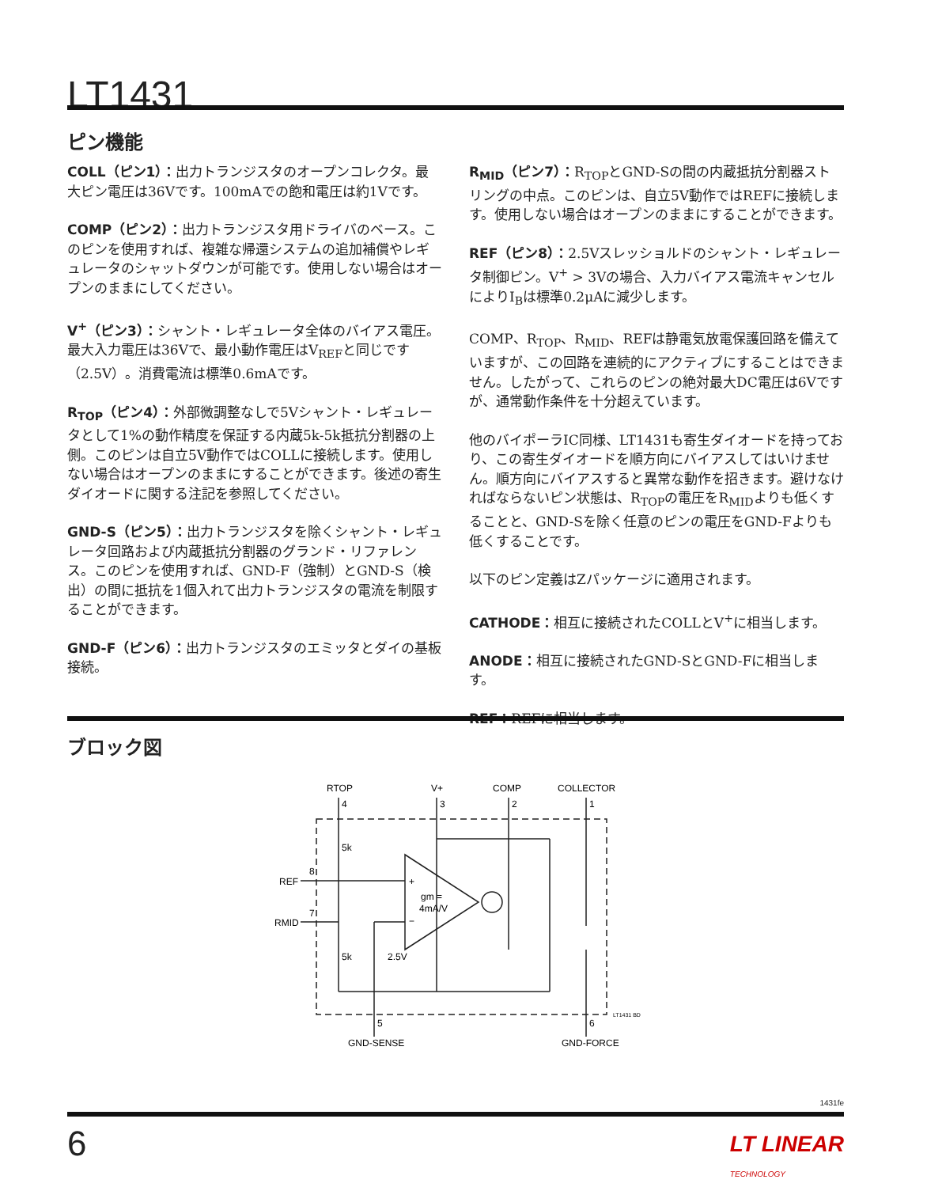LT1431
ピン機能
COLL（ピン1）：出力トランジスタのオープンコレクタ。最大ピン電圧は36Vです。100mAでの飽和電圧は約1Vです。
COMP（ピン2）：出力トランジスタ用ドライバのベース。このピンを使用すれば、複雑な帰還システムの追加補償やレギュレータのシャットダウンが可能です。使用しない場合はオープンのままにしてください。
V<sup>+</sup>（ピン3）：シャント・レギュレータ全体のバイアス電圧。最大入力電圧は36Vで、最小動作電圧はV<sub>REF</sub>と同じです（2.5V）。消費電流は標準0.6mAです。
R<sub>TOP</sub>（ピン4）：外部微調整なしで5Vシャント・レギュレータとして1%の動作精度を保証する内蔵5k-5k抵抗分割器の上側。このピンは自立5V動作ではCOLLに接続します。使用しない場合はオープンのままにすることができます。後述の寄生ダイオードに関する注記を参照してください。
GND-S（ピン5）：出力トランジスタを除くシャント・レギュレータ回路および内蔵抵抗分割器のグランド・リファレンス。このピンを使用すれば、GND-F（強制）とGND-S（検出）の間に抵抗を1個入れて出力トランジスタの電流を制限することができます。
GND-F（ピン6）：出力トランジスタのエミッタとダイの基板接続。
R<sub>MID</sub>（ピン7）：R<sub>TOP</sub>とGND-Sの間の内蔵抵抗分割器ストリングの中点。このピンは、自立5V動作ではREFに接続します。使用しない場合はオープンのままにすることができます。
REF（ピン8）：2.5Vスレッショルドのシャント・レギュレータ制御ピン。V<sup>+</sup> > 3Vの場合、入力バイアス電流キャンセルによりI<sub>B</sub>は標準0.2μAに減少します。
COMP、R<sub>TOP</sub>、R<sub>MID</sub>、REFは静電気放電保護回路を備えていますが、この回路を連続的にアクティブにすることはできません。したがって、これらのピンの絶対最大DC電圧は6Vですが、通常動作条件を十分超えています。
他のバイポーラIC同様、LT1431も寄生ダイオードを持っており、この寄生ダイオードを順方向にバイアスしてはいけません。順方向にバイアスすると異常な動作を招きます。避けなければならないピン状態は、R<sub>TOP</sub>の電圧をR<sub>MID</sub>よりも低くすることと、GND-Sを除く任意のピンの電圧をGND-Fよりも低くすることです。
以下のピン定義はZパッケージに適用されます。
CATHODE：相互に接続されたCOLLとV<sup>+</sup>に相当します。
ANODE：相互に接続されたGND-SとGND-Fに相当します。
REF：REFに相当します。
ブロック図
RTOP
V+
COMP
COLLECTOR
4
3
2
1
5k
5k
REF
8
RMID
7
+
−
gm =
4mA/V
2.5V
5
6
GND-SENSE
GND-FORCE
LT1431 BD
1431fe
6
LT LINEAR
TECHNOLOGY